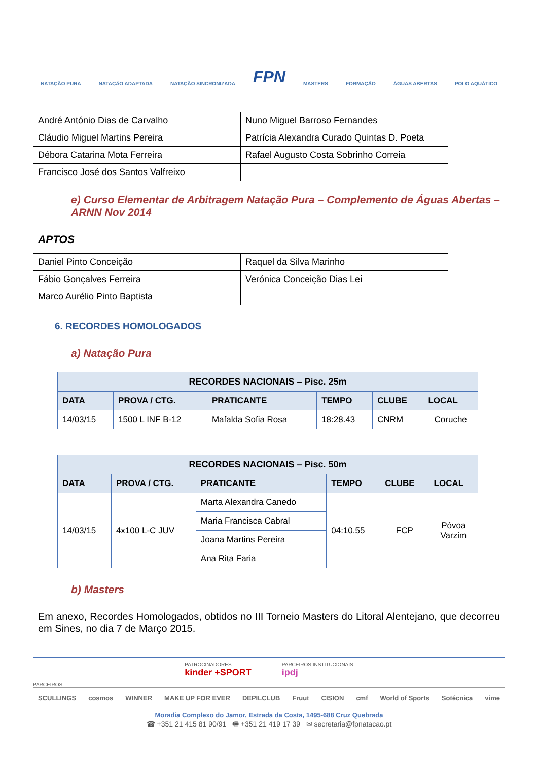NATAÇÃO PURA NATAÇÃO ADAPTADA NATAÇÃO SINCRONIZADA FPN MASTERS FORMAÇÃO ÁGUAS ABERTAS POLO AQUÁTICO
| André António Dias de Carvalho | Nuno Miguel Barroso Fernandes |
| Cláudio Miguel Martins Pereira | Patrícia Alexandra Curado Quintas D. Poeta |
| Débora Catarina Mota Ferreira | Rafael Augusto Costa Sobrinho Correia |
| Francisco José dos Santos Valfreixo | |
e) Curso Elementar de Arbitragem Natação Pura – Complemento de Águas Abertas – ARNN Nov 2014
APTOS
| Daniel Pinto Conceição | Raquel da Silva Marinho |
| Fábio Gonçalves Ferreira | Verónica Conceição Dias Lei |
| Marco Aurélio Pinto Baptista | |
6. RECORDES HOMOLOGADOS
a) Natação Pura
| RECORDES NACIONAIS – Pisc. 25m | | | | | |
| --- | --- | --- | --- | --- | --- |
| DATA | PROVA / CTG. | PRATICANTE | TEMPO | CLUBE | LOCAL |
| 14/03/15 | 1500 L INF B-12 | Mafalda Sofia Rosa | 18:28.43 | CNRM | Coruche |
| RECORDES NACIONAIS – Pisc. 50m | | | | | |
| --- | --- | --- | --- | --- | --- |
| DATA | PROVA / CTG. | PRATICANTE | TEMPO | CLUBE | LOCAL |
| 14/03/15 | 4x100 L-C JUV | Marta Alexandra Canedo | 04:10.55 | FCP | Póvoa Varzim |
| | | Maria Francisca Cabral | | | |
| | | Joana Martins Pereira | | | |
| | | Ana Rita Faria | | | |
b) Masters
Em anexo, Recordes Homologados, obtidos no III Torneio Masters do Litoral Alentejano, que decorreu em Sines, no dia 7 de Março 2015.
PATROCINADORES
kinder +SPORT PARCEIROS INSTITUCIONAIS
ipdj
PARCEIROS
SCULLINGS cosmos WINNER MAKE UP FOR EVER DEPILCLUB Fruut CISION cmf World of Sports Sotécnica vime
Moradia Complexo do Jamor, Estrada da Costa, 1495-688 Cruz Quebrada
☎ +351 21 415 81 90/91 🖷 +351 21 419 17 39 ✉ secretaria@fpnatacao.pt